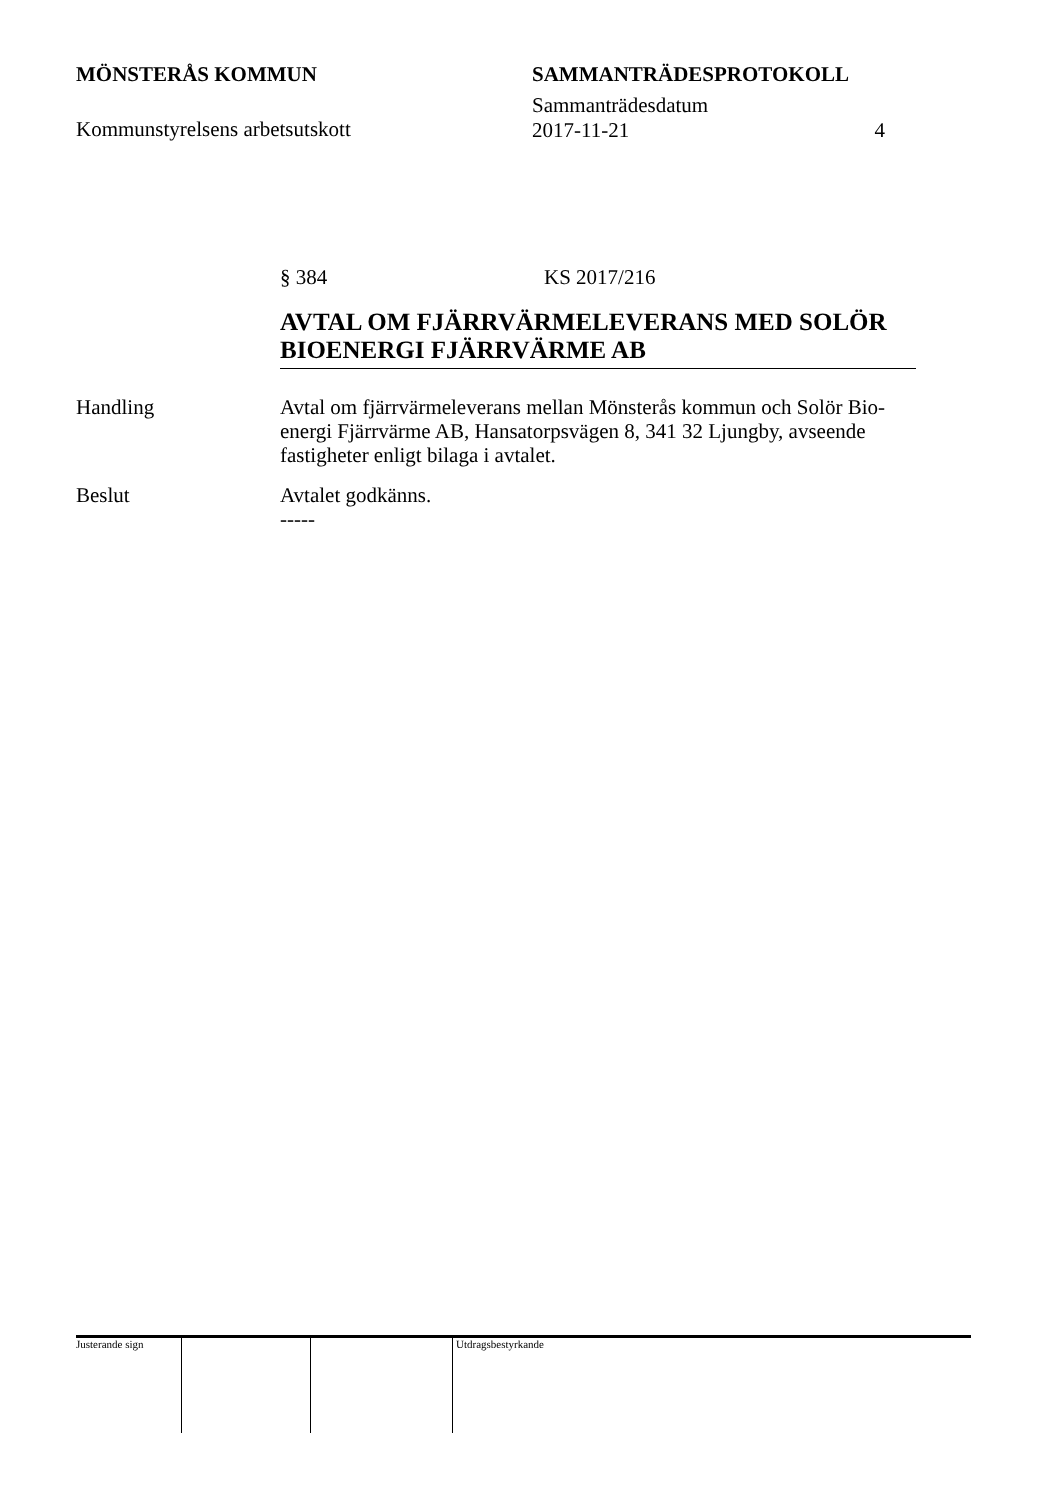MÖNSTERÅS KOMMUN SAMMANTRÄDESPROTOKOLL
Kommunstyrelsens arbetsutskott
Sammanträdesdatum
2017-11-21 4
§ 384 KS 2017/216
AVTAL OM FJÄRRVÄRMELEVERANS MED SOLÖR BIOENERGI FJÄRRVÄRME AB
Handling Avtal om fjärrvärmeleverans mellan Mönsterås kommun och Solör Bio-energi Fjärrvärme AB, Hansatorpsvägen 8, 341 32 Ljungby, avseende fastigheter enligt bilaga i avtalet.
Beslut Avtalet godkänns.
-----
Justerande sign Utdragsbestyrkande